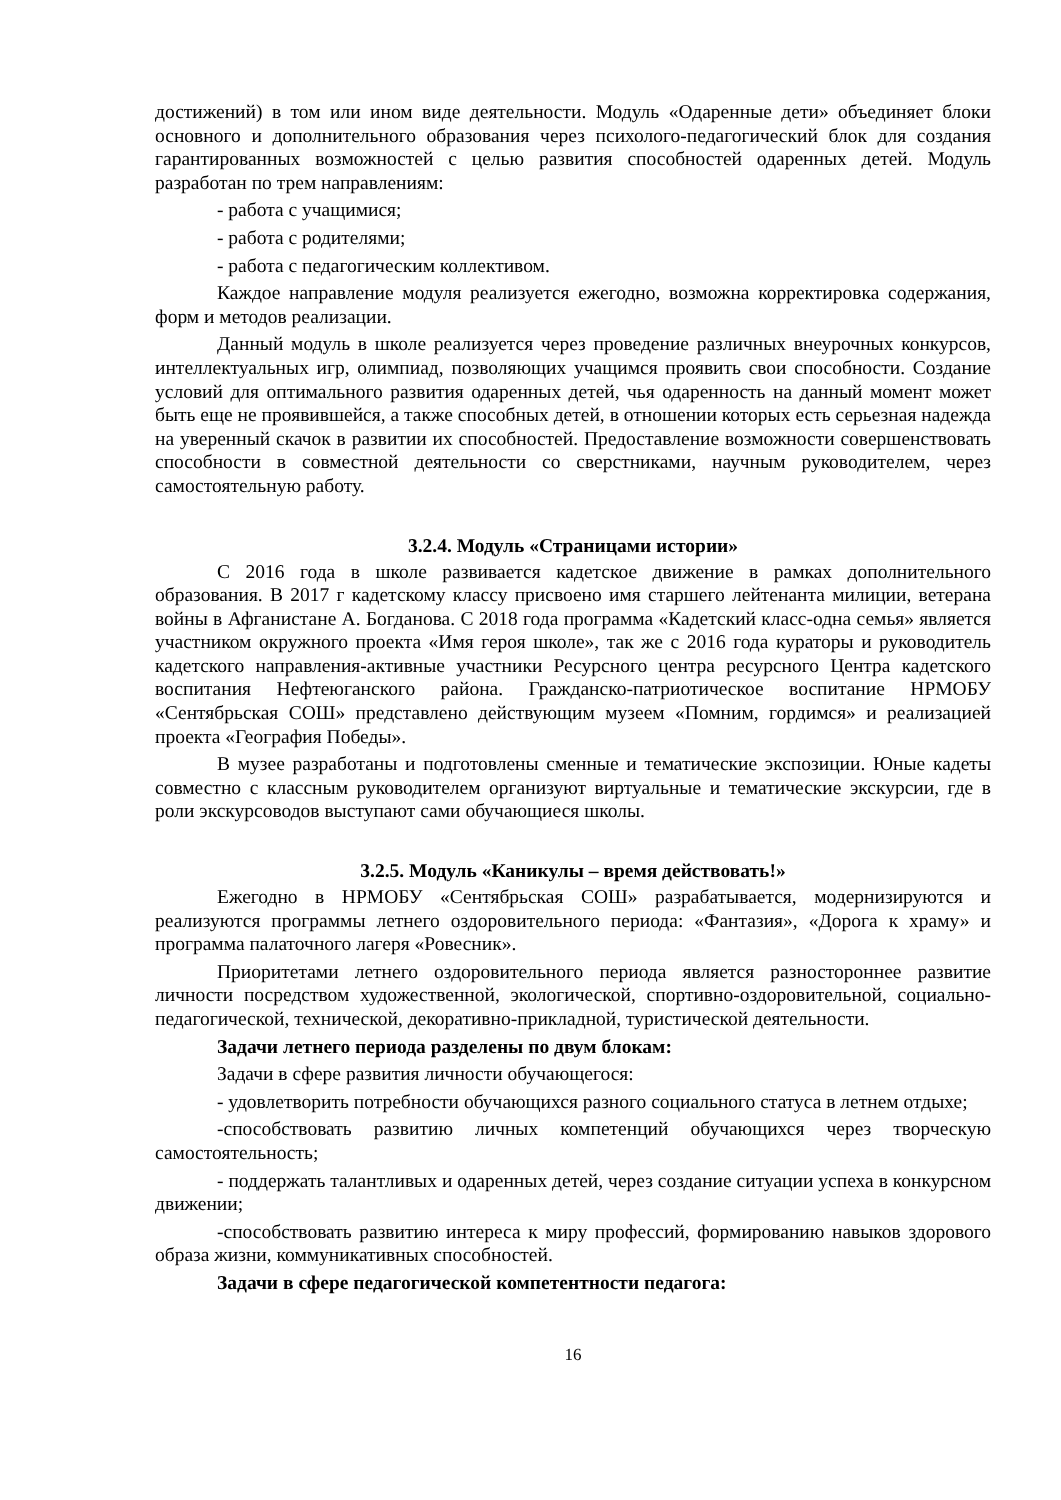достижений) в том или ином виде деятельности. Модуль «Одаренные дети» объединяет блоки основного и дополнительного образования через психолого-педагогический блок для создания гарантированных возможностей с целью развития способностей одаренных детей. Модуль разработан по трем направлениям:
- работа с учащимися;
- работа с родителями;
- работа с педагогическим коллективом.
Каждое направление модуля реализуется ежегодно, возможна корректировка содержания, форм и методов реализации.
Данный модуль в школе реализуется через проведение различных внеурочных конкурсов, интеллектуальных игр, олимпиад, позволяющих учащимся проявить свои способности. Создание условий для оптимального развития одаренных детей, чья одаренность на данный момент может быть еще не проявившейся, а также способных детей, в отношении которых есть серьезная надежда на уверенный скачок в развитии их способностей. Предоставление возможности совершенствовать способности в совместной деятельности со сверстниками, научным руководителем, через самостоятельную работу.
3.2.4. Модуль «Страницами истории»
С 2016 года в школе развивается кадетское движение в рамках дополнительного образования. В 2017 г кадетскому классу присвоено имя старшего лейтенанта милиции, ветерана войны в Афганистане А. Богданова. С 2018 года программа «Кадетский класс-одна семья» является участником окружного проекта «Имя героя школе», так же с 2016 года кураторы и руководитель кадетского направления-активные участники Ресурсного центра ресурсного Центра кадетского воспитания Нефтеюганского района. Гражданско-патриотическое воспитание НРМОБУ «Сентябрьская СОШ» представлено действующим музеем «Помним, гордимся» и реализацией проекта «География Победы».
В музее разработаны и подготовлены сменные и тематические экспозиции. Юные кадеты совместно с классным руководителем организуют виртуальные и тематические экскурсии, где в роли экскурсоводов выступают сами обучающиеся школы.
3.2.5. Модуль «Каникулы – время действовать!»
Ежегодно в НРМОБУ «Сентябрьская СОШ» разрабатывается, модернизируются и реализуются программы летнего оздоровительного периода: «Фантазия», «Дорога к храму» и программа палаточного лагеря «Ровесник».
Приоритетами летнего оздоровительного периода является разностороннее развитие личности посредством художественной, экологической, спортивно-оздоровительной, социально-педагогической, технической, декоративно-прикладной, туристической деятельности.
Задачи летнего периода разделены по двум блокам:
Задачи в сфере развития личности обучающегося:
- удовлетворить потребности обучающихся разного социального статуса в летнем отдыхе;
-способствовать развитию личных компетенций обучающихся через творческую самостоятельность;
- поддержать талантливых и одаренных детей, через создание ситуации успеха в конкурсном движении;
-способствовать развитию интереса к миру профессий, формированию навыков здорового образа жизни, коммуникативных способностей.
Задачи в сфере педагогической компетентности педагога:
16